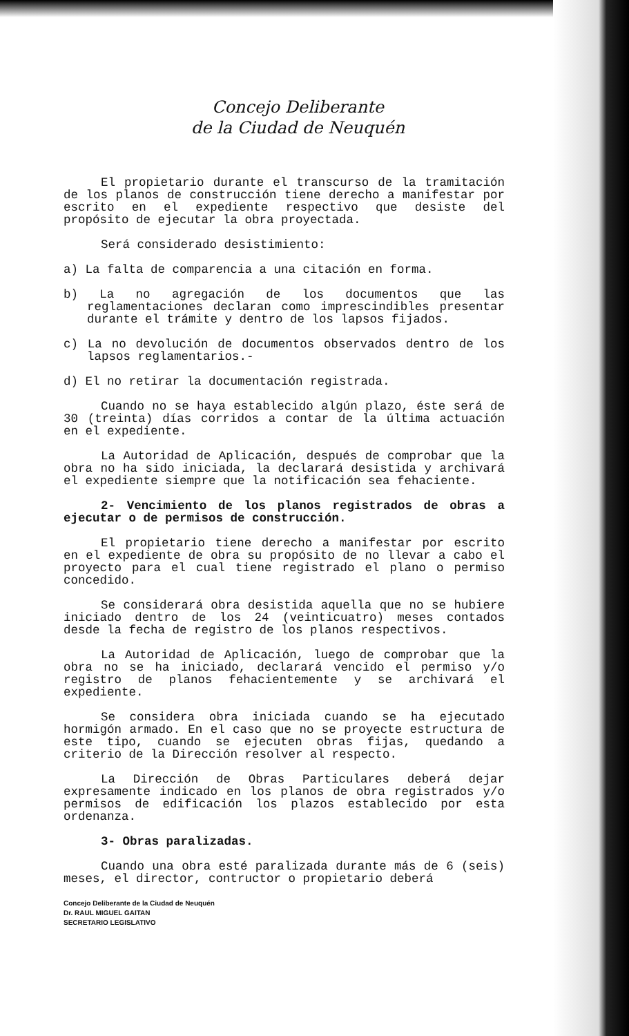Concejo Deliberante
de la Ciudad de Neuquén
El propietario durante el transcurso de la tramitación de los planos de construcción tiene derecho a manifestar por escrito en el expediente respectivo que desiste del propósito de ejecutar la obra proyectada.
Será considerado desistimiento:
a) La falta de comparencia a una citación en forma.
b) La no agregación de los documentos que las reglamentaciones declaran como imprescindibles presentar durante el trámite y dentro de los lapsos fijados.
c) La no devolución de documentos observados dentro de los lapsos reglamentarios.-
d) El no retirar la documentación registrada.
Cuando no se haya establecido algún plazo, éste será de 30 (treinta) días corridos a contar de la última actuación en el expediente.
La Autoridad de Aplicación, después de comprobar que la obra no ha sido iniciada, la declarará desistida y archivará el expediente siempre que la notificación sea fehaciente.
2- Vencimiento de los planos registrados de obras a ejecutar o de permisos de construcción.
El propietario tiene derecho a manifestar por escrito en el expediente de obra su propósito de no llevar a cabo el proyecto para el cual tiene registrado el plano o permiso concedido.
Se considerará obra desistida aquella que no se hubiere iniciado dentro de los 24 (veinticuatro) meses contados desde la fecha de registro de los planos respectivos.
La Autoridad de Aplicación, luego de comprobar que la obra no se ha iniciado, declarará vencido el permiso y/o registro de planos fehacientemente y se archivará el expediente.
Se considera obra iniciada cuando se ha ejecutado hormigón armado. En el caso que no se proyecte estructura de este tipo, cuando se ejecuten obras fijas, quedando a criterio de la Dirección resolver al respecto.
La Dirección de Obras Particulares deberá dejar expresamente indicado en los planos de obra registrados y/o permisos de edificación los plazos establecido por esta ordenanza.
3- Obras paralizadas.
Cuando una obra esté paralizada durante más de 6 (seis) meses, el director, contructor o propietario deberá
Concejo Deliberante de la Ciudad de Neuquén
Dr. RAUL MIGUEL GAITAN
SECRETARIO LEGISLATIVO